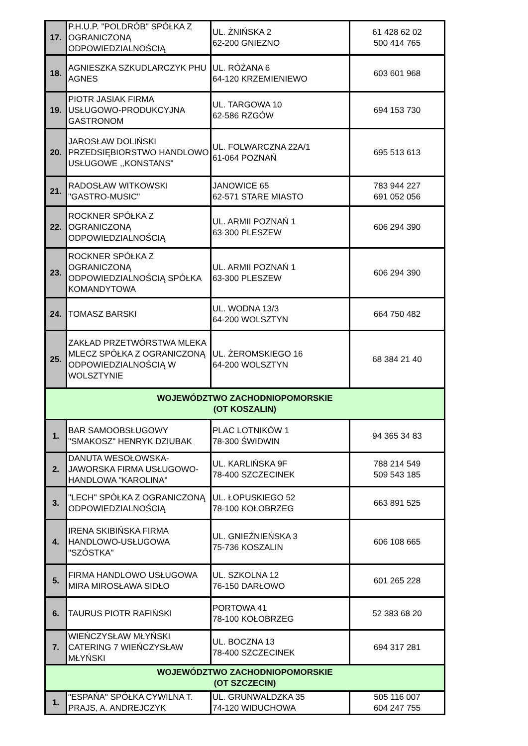| 17. | P.H.U.P. "POLDRÓB" SPÓŁKA Z OGRANICZONĄ ODPOWIEDZIALNOŚCIĄ | UL. ŻNIŃSKA 2 62-200 GNIEZNO | 61 428 62 02 500 414 765 |
| 18. | AGNIESZKA SZKUDLARCZYK PHU AGNES | UL. RÓŻANA 6 64-120 KRZEMIENIEWO | 603 601 968 |
| 19. | PIOTR JASIAK FIRMA USŁUGOWO-PRODUKCYJNA GASTRONOM | UL. TARGOWA 10 62-586 RZGÓW | 694 153 730 |
| 20. | JAROSŁAW DOLIŃSKI PRZEDSIĘBIORSTWO HANDLOWO USŁUGOWE ,,KONSTANS" | UL. FOLWARCZNA 22A/1 61-064 POZNAŃ | 695 513 613 |
| 21. | RADOSŁAW WITKOWSKI "GASTRO-MUSIC" | JANOWICE 65 62-571 STARE MIASTO | 783 944 227 691 052 056 |
| 22. | ROCKNER SPÓŁKA Z OGRANICZONĄ ODPOWIEDZIALNOŚCIĄ | UL. ARMII POZNAŃ 1 63-300 PLESZEW | 606 294 390 |
| 23. | ROCKNER SPÓŁKA Z OGRANICZONĄ ODPOWIEDZIALNOŚCIĄ SPÓŁKA KOMANDYTOWA | UL. ARMII POZNAŃ 1 63-300 PLESZEW | 606 294 390 |
| 24. | TOMASZ BARSKI | UL. WODNA 13/3 64-200 WOLSZTYN | 664 750 482 |
| 25. | ZAKŁAD PRZETWÓRSTWA MLEKA MLECZ SPÓŁKA Z OGRANICZONĄ ODPOWIEDZIALNOŚCIĄ W WOLSZTYNIE | UL. ŻEROMSKIEGO 16 64-200 WOLSZTYN | 68 384 21 40 |
| WOJEWÓDZTWO ZACHODNIOPOMORSKIE (OT KOSZALIN) | | | |
| 1. | BAR SAMOOBSŁUGOWY "SMAKOSZ" HENRYK DZIUBAK | PLAC LOTNIKÓW 1 78-300 ŚWIDWIN | 94 365 34 83 |
| 2. | DANUTA WESOŁOWSKA-JAWORSKA FIRMA USŁUGOWO-HANDLOWA "KAROLINA" | UL. KARLIŃSKA 9F 78-400 SZCZECINEK | 788 214 549 509 543 185 |
| 3. | "LECH" SPÓŁKA Z OGRANICZONĄ ODPOWIEDZIALNOŚCIĄ | UL. ŁOPUSKIEGO 52 78-100 KOŁOBRZEG | 663 891 525 |
| 4. | IRENA SKIBIŃSKA FIRMA HANDLOWO-USŁUGOWA "SZÓSTKA" | UL. GNIEŹNIEŃSKA 3 75-736 KOSZALIN | 606 108 665 |
| 5. | FIRMA HANDLOWO USŁUGOWA MIRA MIROSŁAWA SIDŁO | UL. SZKOLNA 12 76-150 DARŁOWO | 601 265 228 |
| 6. | TAURUS PIOTR RAFIŃSKI | PORTOWA 41 78-100 KOŁOBRZEG | 52 383 68 20 |
| 7. | WIEŃCZYSŁAW MŁYŃSKI CATERING 7 WIEŃCZYSŁAW MŁYŃSKI | UL. BOCZNA 13 78-400 SZCZECINEK | 694 317 281 |
| WOJEWÓDZTWO ZACHODNIOPOMORSKIE (OT SZCZECIN) | | | |
| 1. | "ESPAŃA" SPÓŁKA CYWILNA T. PRAJS, A. ANDREJCZYK | UL. GRUNWALDZKA 35 74-120 WIDUCHOWA | 505 116 007 604 247 755 |